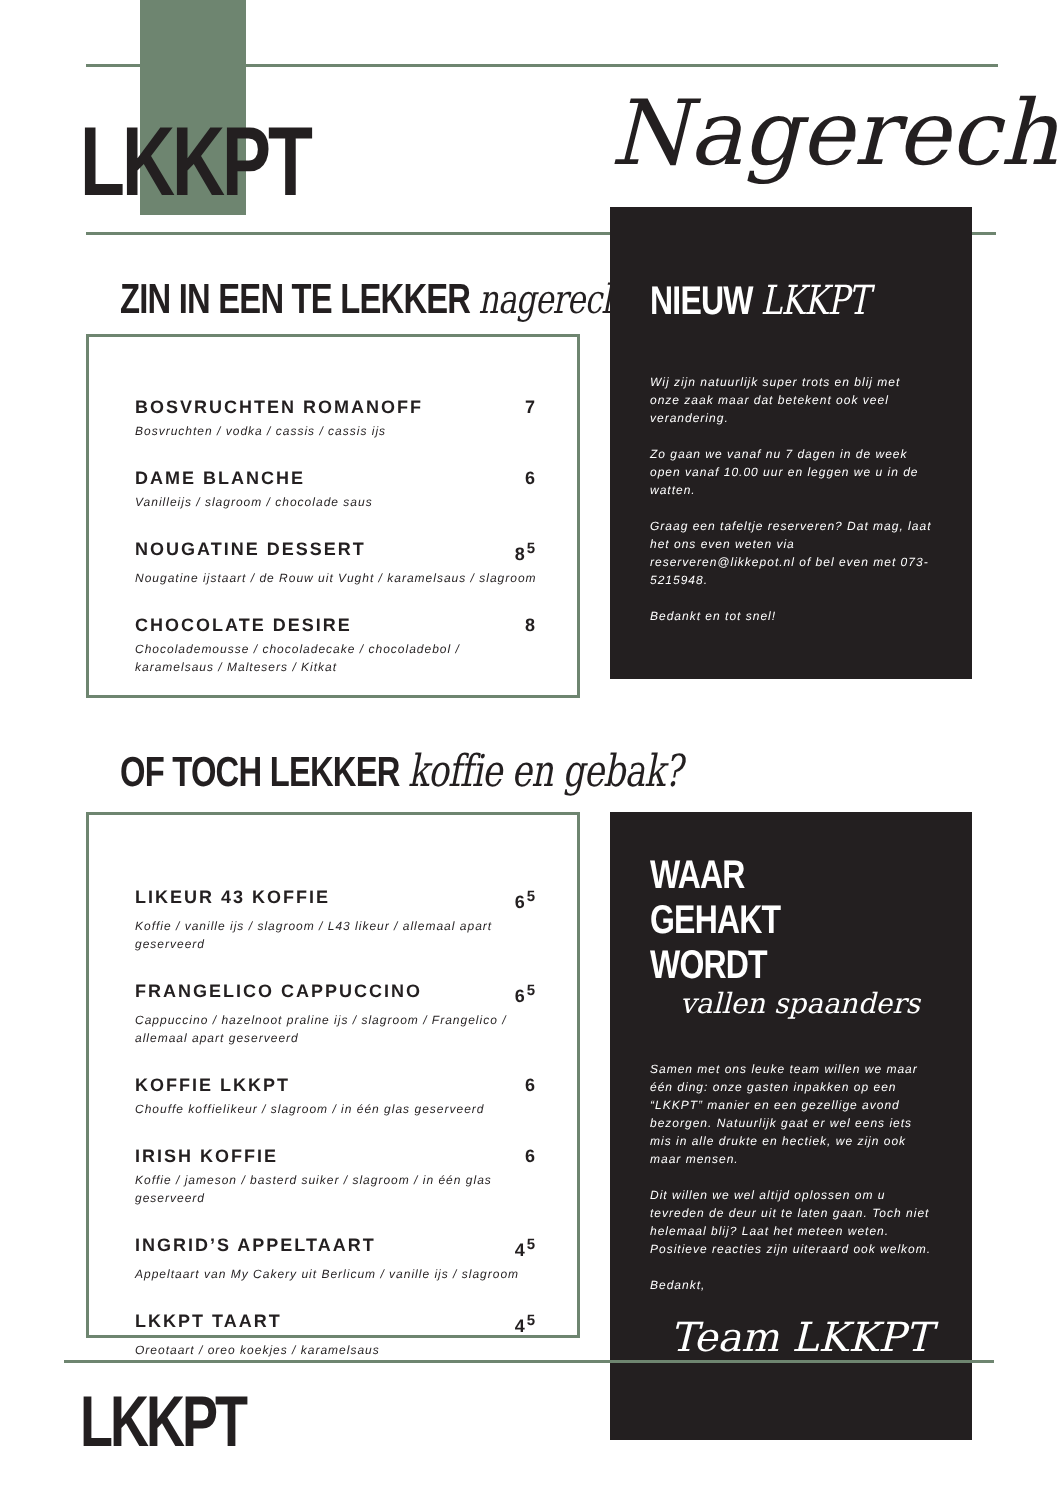LKKPT Nagerecht
ZIN IN EEN TE LEKKER nagerecht?
BOSVRUCHTEN ROMANOFF 7
Bosvruchten / vodka / cassis / cassis ijs
DAME BLANCHE 6
Vanilleijs / slagroom / chocolade saus
NOUGATINE DESSERT 8<sup>5</sup>
Nougatine ijstaart / de Rouw uit Vught / karamelsaus / slagroom
CHOCOLATE DESIRE 8
Chocolademousse / chocoladecake / chocoladebol / karamelsaus / Maltesers / Kitkat
NIEUW LKKPT
Wij zijn natuurlijk super trots en blij met onze zaak maar dat betekent ook veel verandering.
Zo gaan we vanaf nu 7 dagen in de week open vanaf 10.00 uur en leggen we u in de watten.
Graag een tafeltje reserveren? Dat mag, laat het ons even weten via reserveren@likkepot.nl of bel even met 073-5215948.
Bedankt en tot snel!
OF TOCH LEKKER koffie en gebak?
LIKEUR 43 KOFFIE 6<sup>5</sup>
Koffie / vanille ijs / slagroom / L43 likeur / allemaal apart geserveerd
FRANGELICO CAPPUCCINO 6<sup>5</sup>
Cappuccino / hazelnoot praline ijs / slagroom / Frangelico / allemaal apart geserveerd
KOFFIE LKKPT 6
Chouffe koffielikeur / slagroom / in één glas geserveerd
IRISH KOFFIE 6
Koffie / jameson / basterd suiker / slagroom / in één glas geserveerd
INGRID’S APPELTAART 4<sup>5</sup>
Appeltaart van My Cakery uit Berlicum / vanille ijs / slagroom
LKKPT TAART 4<sup>5</sup>
Oreotaart / oreo koekjes / karamelsaus
WAAR GEHAKT WORDT
vallen spaanders
Samen met ons leuke team willen we maar één ding: onze gasten inpakken op een “LKKPT” manier en een gezellige avond bezorgen. Natuurlijk gaat er wel eens iets mis in alle drukte en hectiek, we zijn ook maar mensen.
Dit willen we wel altijd oplossen om u tevreden de deur uit te laten gaan. Toch niet helemaal blij? Laat het meteen weten. Positieve reacties zijn uiteraard ook welkom.
Bedankt,
Team LKKPT
LKKPT